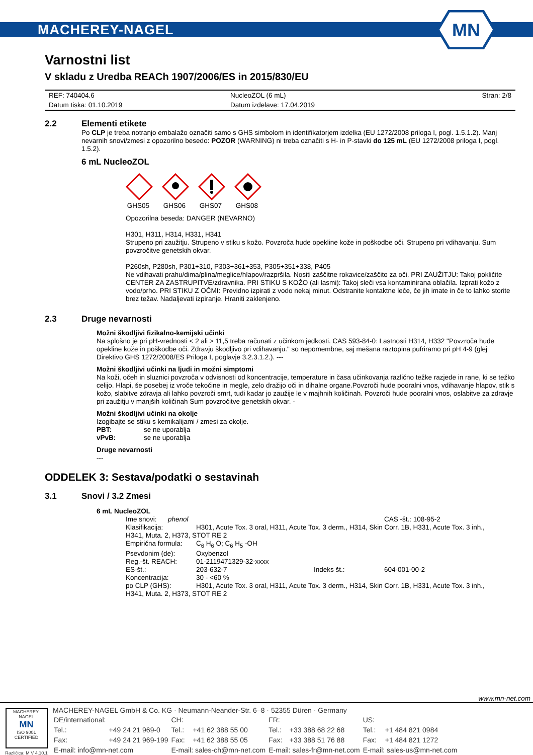MACHEREY-NAGEL
MN
Varnostni list
V skladu z Uredba REACh 1907/2006/ES in 2015/830/EU
| REF: 740404.6 | NucleoZOL (6 mL) | Stran: 2/8 |
| Datum tiska: 01.10.2019 | Datum izdelave: 17.04.2019 | |
2.2 Elementi etikete
Po CLP je treba notranjo embalažo označiti samo s GHS simbolom in identifikatorjem izdelka (EU 1272/2008 priloga I, pogl. 1.5.1.2). Manj nevarnih snovi/zmesi z opozorilno besedo: POZOR (WARNING) ni treba označiti s H- in P-stavki do 125 mL (EU 1272/2008 priloga I, pogl. 1.5.2).
6 mL NucleoZOL
GHS05
GHS06
GHS07
GHS08
Opozorilna beseda: DANGER (NEVARNO)
H301, H311, H314, H331, H341
Strupeno pri zaužitju. Strupeno v stiku s kožo. Povzroča hude opekline kože in poškodbe oči. Strupeno pri vdihavanju. Sum povzročitve genetskih okvar.
P260sh, P280sh, P301+310, P303+361+353, P305+351+338, P405
Ne vdihavati prahu/dima/plina/meglice/hlapov/razpršila. Nositi zaščitne rokavice/zaščito za oči. PRI ZAUŽITJU: Takoj pokličite CENTER ZA ZASTRUPITVE/zdravnika. PRI STIKU S KOŽO (ali lasmi): Takoj sleči vsa kontaminirana oblačila. Izprati kožo z vodo/prho. PRI STIKU Z OČMI: Previdno izpirati z vodo nekaj minut. Odstranite kontaktne leče, če jih imate in če to lahko storite brez težav. Nadaljevati izpiranje. Hraniti zaklenjeno.
2.3 Druge nevarnosti
Možni škodljivi fizikalno-kemijski učinki
Na splošno je pri pH-vrednosti < 2 ali > 11,5 treba računati z učinkom jedkosti. CAS 593-84-0: Lastnosti H314, H332 "Povzroča hude opekline kože in poškodbe oči. Zdravju škodljivo pri vdihavanju." so nepomembne, saj mešana raztopina pufriramo pri pH 4-9 (glej Direktivo GHS 1272/2008/ES Priloga I, poglavje 3.2.3.1.2.). ---
Možni škodljivi učinki na ljudi in možni simptomi
Na koži, očeh in sluznici povzroča v odvisnosti od koncentracije, temperature in časa učinkovanja različno težke razjede in rane, ki se težko celijo. Hlapi, še posebej iz vroče tekočine in megle, zelo dražijo oči in dihalne organe.Povzroči hude pooralni vnos, vdihavanje hlapov, stik s kožo, slabitve zdravja ali lahko povzroči smrt, tudi kadar jo zaužije le v majhnih količinah. Povzroči hude pooralni vnos, oslabitve za zdravje pri zaužitju v manjših količinah Sum povzročitve genetskih okvar. -
Možni škodljivi učinki na okolje
Izogibajte se stiku s kemikalijami / zmesi za okolje.
| PBT: | se ne uporablja |
| vPvB: | se ne uporablja |
Druge nevarnosti
---
ODDELEK 3: Sestava/podatki o sestavinah
3.1 Snovi / 3.2 Zmesi
6 mL NucleoZOL
| Ime snovi: phenol | | | CAS -št.: 108-95-2 |
| Klasifikacija: | H301, Acute Tox. 3 oral, H311, Acute Tox. 3 derm., H314, Skin Corr. 1B, H331, Acute Tox. 3 inh., | | |
| H341, Muta. 2, H373, STOT RE 2 | | | |
| Empirična formula: | C<sub>6</sub> H<sub>6</sub> O; C<sub>6</sub> H<sub>5</sub> -OH | | |
| Psevdonim (de): | Oxybenzol | | |
| Reg.-št. REACH: | 01-2119471329-32-xxxx | | |
| ES-št.: | 203-632-7 | Indeks št.: | 604-001-00-2 |
| Koncentracija: | 30 - <60 % | | |
| po CLP (GHS): | H301, Acute Tox. 3 oral, H311, Acute Tox. 3 derm., H314, Skin Corr. 1B, H331, Acute Tox. 3 inh., | | |
| H341, Muta. 2, H373, STOT RE 2 | | | |
www.mn-net.com
MACHEREY-NAGEL
MN
ISO 9001
CERTIFIED
Različica: M V 4.10.1
MACHEREY-NAGEL GmbH & Co. KG · Neumann-Neander-Str. 6–8 · 52355 Düren · Germany
| DE/international: | | CH: | | FR: | | US: | |
| Tel.: | +49 24 21 969-0 | Tel.: | +41 62 388 55 00 | Tel.: | +33 388 68 22 68 | Tel.: | +1 484 821 0984 |
| Fax: | +49 24 21 969-199 | Fax: | +41 62 388 55 05 | Fax: | +33 388 51 76 88 | Fax: | +1 484 821 1272 |
| E-mail: info@mn-net.com | | E-mail: sales-ch@mn-net.com | | E-mail: sales-fr@mn-net.com | | E-mail: sales-us@mn-net.com | |